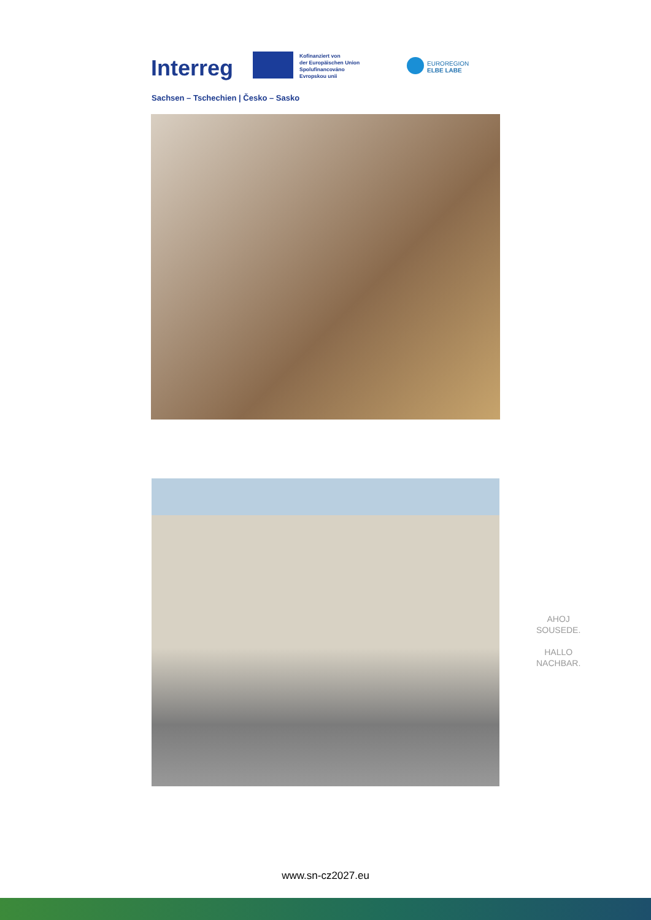Interreg
Kofinanziert von
der Europäischen Union
Spolufinancováno
Evropskou unii
EUROREGION
ELBE LABE
Sachsen – Tschechien | Česko – Sasko
AHOJ
SOUSEDE.
HALLO
NACHBAR.
www.sn-cz2027.eu